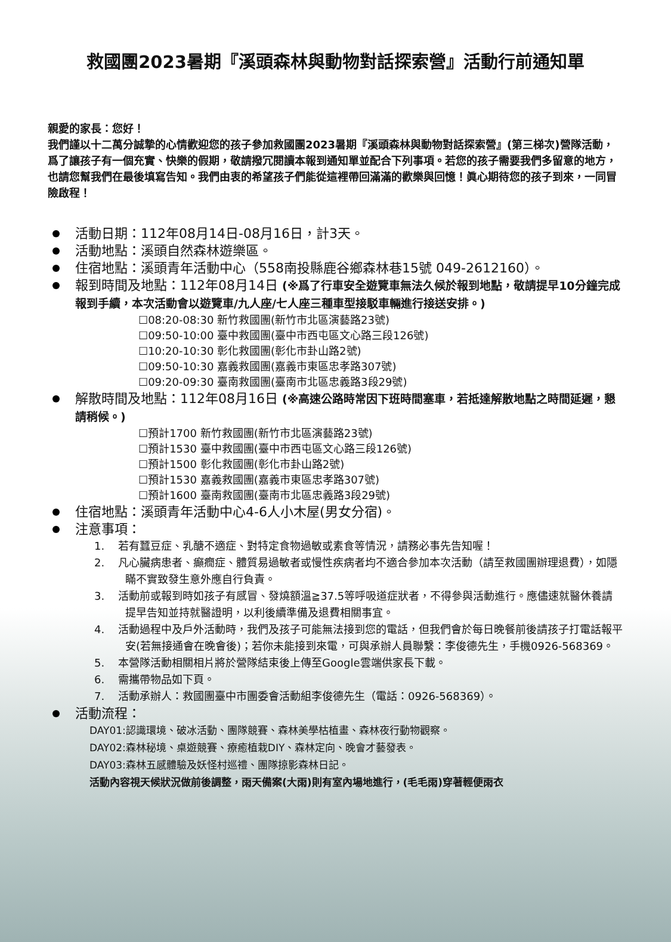救國團2023暑期『溪頭森林與動物對話探索營』活動行前通知單
親愛的家長：您好！
我們謹以十二萬分誠摯的心情歡迎您的孩子參加救國團2023暑期『溪頭森林與動物對話探索營』(第三梯次)營隊活動，爲了讓孩子有一個充實、快樂的假期，敬請撥冗閱讀本報到通知單並配合下列事項。若您的孩子需要我們多留意的地方，也請您幫我們在最後填寫告知。我們由衷的希望孩子們能從這裡帶回滿滿的歡樂與回憶！眞心期待您的孩子到來，一同冒險啟程！
活動日期：112年08月14日-08月16日，計3天。
活動地點：溪頭自然森林遊樂區。
住宿地點：溪頭青年活動中心（558南投縣鹿谷鄉森林巷15號 049-2612160）。
報到時間及地點：112年08月14日 (※爲了行車安全遊覽車無法久候於報到地點，敬請提早10分鐘完成報到手續，本次活動會以遊覽車/九人座/七人座三種車型接駁車輛進行接送安排。)
☐08:20-08:30 新竹救國團(新竹市北區演藝路23號)
☐09:50-10:00 臺中救國團(臺中市西屯區文心路三段126號)
☐10:20-10:30 彰化救國團(彰化市卦山路2號)
☐09:50-10:30 嘉義救國團(嘉義市東區忠孝路307號)
☐09:20-09:30 臺南救國團(臺南市北區忠義路3段29號)
解散時間及地點：112年08月16日 (※高速公路時常因下班時間塞車，若抵達解散地點之時間延遲，懇請稍候。)
☐預計1700 新竹救國團(新竹市北區演藝路23號)
☐預計1530 臺中救國團(臺中市西屯區文心路三段126號)
☐預計1500 彰化救國團(彰化市卦山路2號)
☐預計1530 嘉義救國團(嘉義市東區忠孝路307號)
☐預計1600 臺南救國團(臺南市北區忠義路3段29號)
住宿地點：溪頭青年活動中心4-6人小木屋(男女分宿)。
注意事項：
1. 若有蠶豆症、乳醣不適症、對特定食物過敏或素食等情況，請務必事先告知喔！
2. 凡心臟病患者、癲癇症、體質易過敏者或慢性疾病者均不適合參加本次活動（請至救國團辦理退費），如隱瞞不實致發生意外應自行負責。
3. 活動前或報到時如孩子有感冒、發燒額溫≧37.5等呼吸道症狀者，不得參與活動進行。應儘速就醫休養請提早告知並持就醫證明，以利後續準備及退費相關事宜。
4. 活動過程中及戶外活動時，我們及孩子可能無法接到您的電話，但我們會於每日晚餐前後請孩子打電話報平安(若無接通會在晚會後)；若你未能接到來電，可與承辦人員聯繫：李俊德先生，手機0926-568369。
5. 本營隊活動相關相片將於營隊結束後上傳至Google雲端供家長下載。
6. 需攜帶物品如下頁。
7. 活動承辦人：救國團臺中市團委會活動組李俊德先生（電話：0926-568369）。
活動流程：
DAY01:認識環境、破冰活動、團隊競賽、森林美學枯植畫、森林夜行動物觀察。
DAY02:森林秘境、桌遊競賽、療癒植栽DIY、森林定向、晚會才藝發表。
DAY03:森林五感體驗及妖怪村巡禮、團隊掠影森林日記。
活動內容視天候狀況做前後調整，雨天備案(大雨)則有室內場地進行，(毛毛雨)穿著輕便雨衣